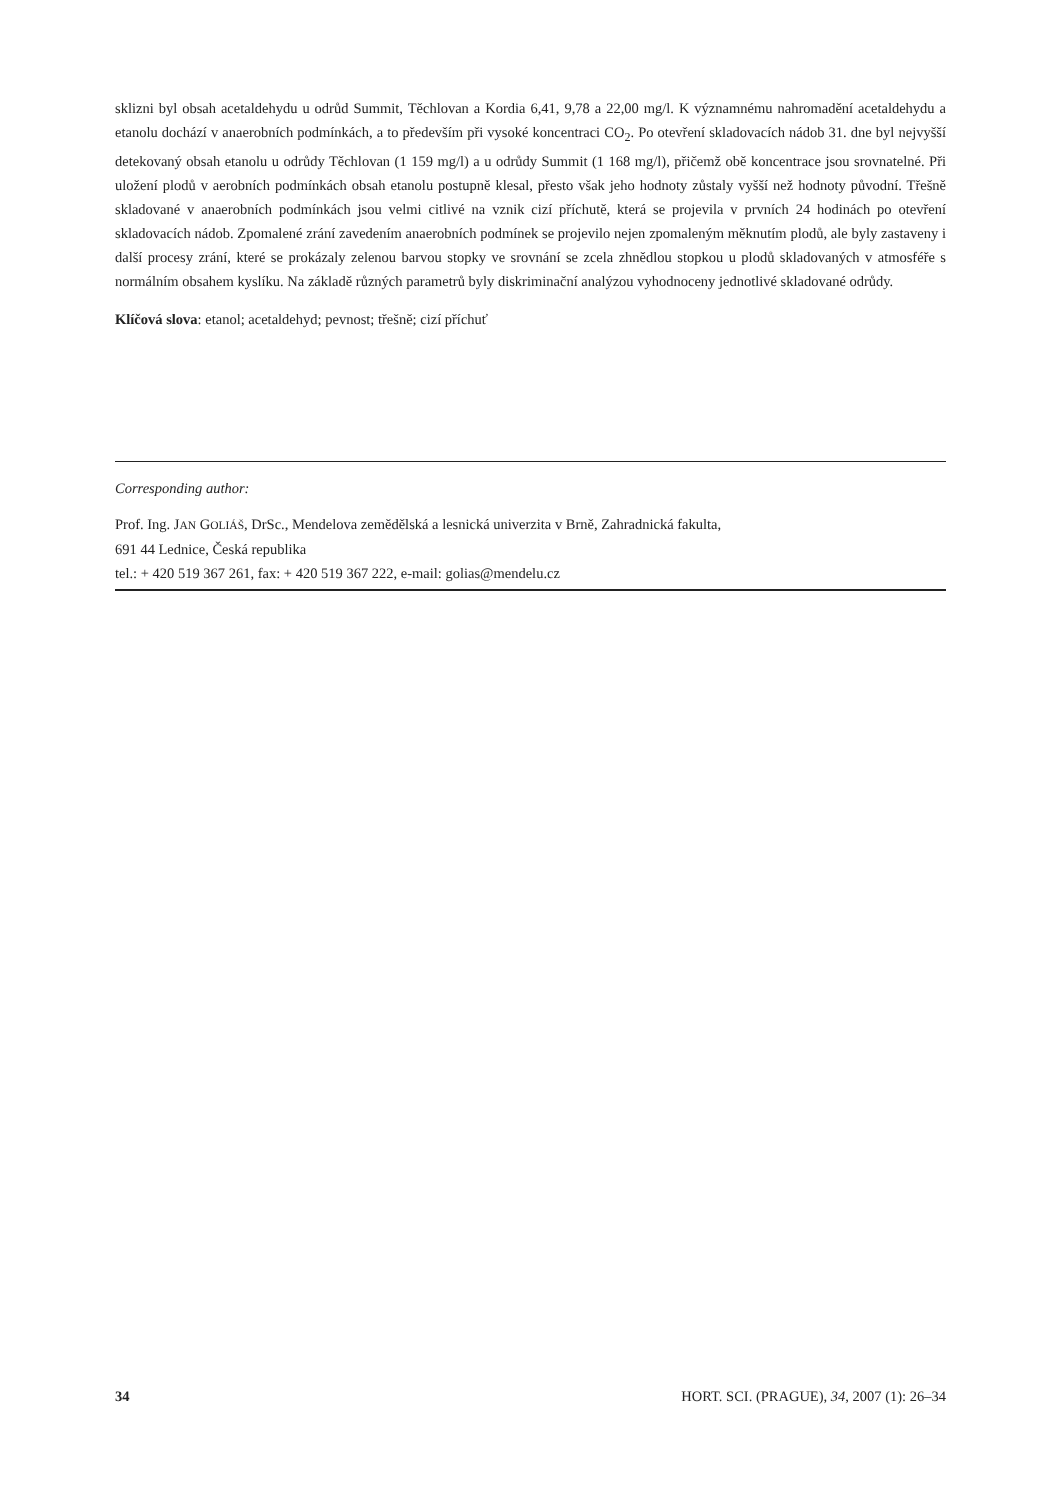sklizni byl obsah acetaldehydu u odrůd Summit, Těchlovan a Kordia 6,41, 9,78 a 22,00 mg/l. K významnému nahromadění acetaldehydu a etanolu dochází v anaerobních podmínkách, a to především při vysoké koncentraci CO<sub>2</sub>. Po otevření skladovacích nádob 31. dne byl nejvyšší detekovaný obsah etanolu u odrůdy Těchlovan (1 159 mg/l) a u odrůdy Summit (1 168 mg/l), přičemž obě koncentrace jsou srovnatelné. Při uložení plodů v aerobních podmínkách obsah etanolu postupně klesal, přesto však jeho hodnoty zůstaly vyšší než hodnoty původní. Třešně skladované v anaerobních podmínkách jsou velmi citlivé na vznik cizí příchutě, která se projevila v prvních 24 hodinách po otevření skladovacích nádob. Zpomalené zrání zavedením anaerobních podmínek se projevilo nejen zpomaleným měknutím plodů, ale byly zastaveny i další procesy zrání, které se prokázaly zelenou barvou stopky ve srovnání se zcela zhnědlou stopkou u plodů skladovaných v atmosféře s normálním obsahem kyslíku. Na základě různých parametrů byly diskriminační analýzou vyhodnoceny jednotlivé skladované odrůdy.
Klíčová slova: etanol; acetaldehyd; pevnost; třešně; cizí příchuť
Corresponding author:
Prof. Ing. JAN GOLIÁŠ, DrSc., Mendelova zemědělská a lesnická univerzita v Brně, Zahradnická fakulta,
691 44 Lednice, Česká republika
tel.: + 420 519 367 261, fax: + 420 519 367 222, e-mail: golias@mendelu.cz
34 HORT. SCI. (PRAGUE), 34, 2007 (1): 26–34